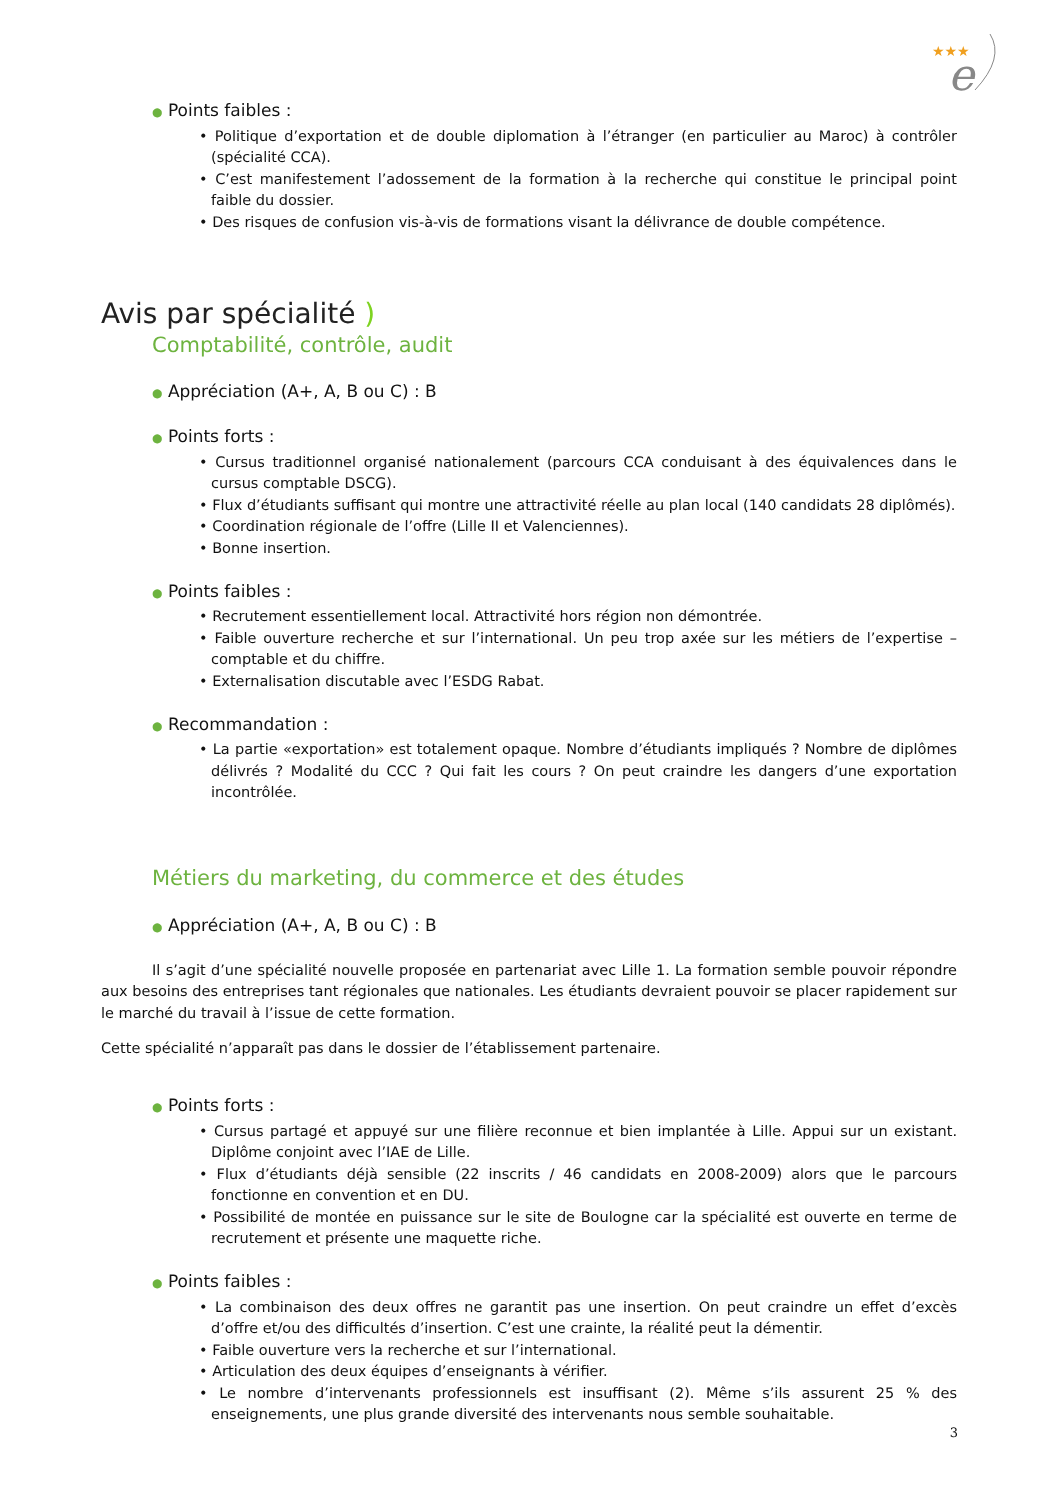★★★
e
● Points faibles :
• Politique d’exportation et de double diplomation à l’étranger (en particulier au Maroc) à contrôler (spécialité CCA).
• C’est manifestement l’adossement de la formation à la recherche qui constitue le principal point faible du dossier.
• Des risques de confusion vis-à-vis de formations visant la délivrance de double compétence.
Avis par spécialité )
Comptabilité, contrôle, audit
● Appréciation (A+, A, B ou C) : B
● Points forts :
• Cursus traditionnel organisé nationalement (parcours CCA conduisant à des équivalences dans le cursus comptable DSCG).
• Flux d’étudiants suffisant qui montre une attractivité réelle au plan local (140 candidats 28 diplômés).
• Coordination régionale de l’offre (Lille II et Valenciennes).
• Bonne insertion.
● Points faibles :
• Recrutement essentiellement local. Attractivité hors région non démontrée.
• Faible ouverture recherche et sur l’international. Un peu trop axée sur les métiers de l’expertise – comptable et du chiffre.
• Externalisation discutable avec l’ESDG Rabat.
● Recommandation :
• La partie «exportation» est totalement opaque. Nombre d’étudiants impliqués ? Nombre de diplômes délivrés ? Modalité du CCC ? Qui fait les cours ? On peut craindre les dangers d’une exportation incontrôlée.
Métiers du marketing, du commerce et des études
● Appréciation (A+, A, B ou C) : B
Il s’agit d’une spécialité nouvelle proposée en partenariat avec Lille 1. La formation semble pouvoir répondre aux besoins des entreprises tant régionales que nationales. Les étudiants devraient pouvoir se placer rapidement sur le marché du travail à l’issue de cette formation.
Cette spécialité n’apparaît pas dans le dossier de l’établissement partenaire.
● Points forts :
• Cursus partagé et appuyé sur une filière reconnue et bien implantée à Lille. Appui sur un existant. Diplôme conjoint avec l’IAE de Lille.
• Flux d’étudiants déjà sensible (22 inscrits / 46 candidats en 2008-2009) alors que le parcours fonctionne en convention et en DU.
• Possibilité de montée en puissance sur le site de Boulogne car la spécialité est ouverte en terme de recrutement et présente une maquette riche.
● Points faibles :
• La combinaison des deux offres ne garantit pas une insertion. On peut craindre un effet d’excès d’offre et/ou des difficultés d’insertion. C’est une crainte, la réalité peut la démentir.
• Faible ouverture vers la recherche et sur l’international.
• Articulation des deux équipes d’enseignants à vérifier.
• Le nombre d’intervenants professionnels est insuffisant (2). Même s’ils assurent 25 % des enseignements, une plus grande diversité des intervenants nous semble souhaitable.
3